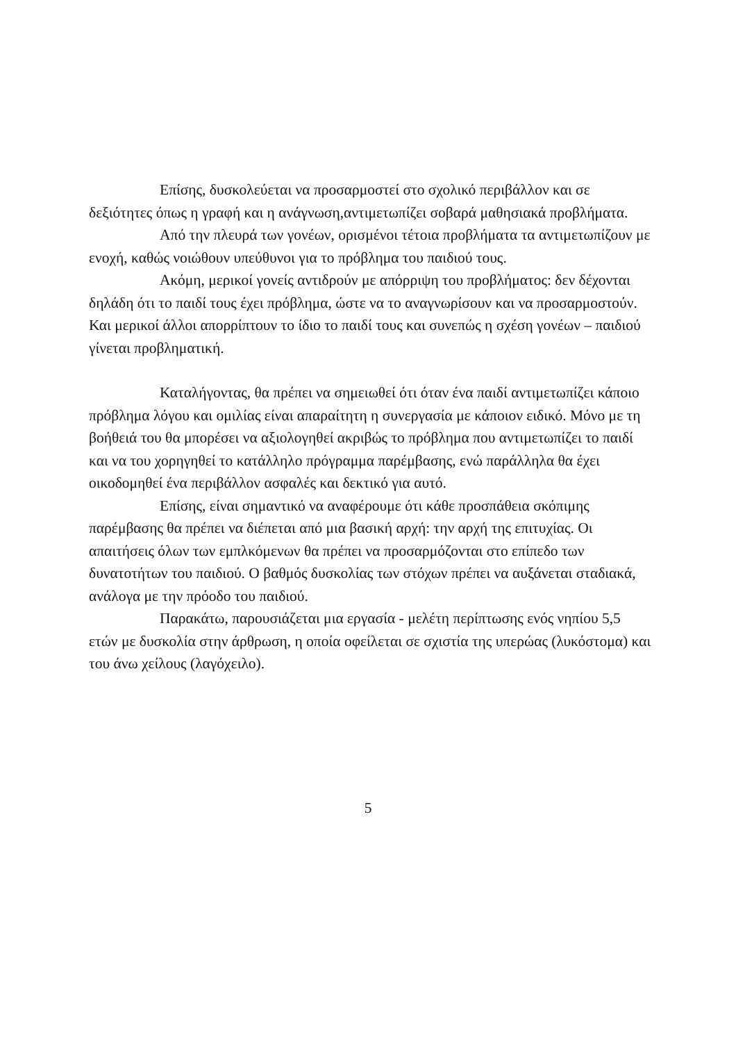Επίσης, δυσκολεύεται να προσαρμοστεί στο σχολικό περιβάλλον και σε δεξιότητες όπως η γραφή και η ανάγνωση,αντιμετωπίζει σοβαρά μαθησιακά προβλήματα.
Από την πλευρά των γονέων, ορισμένοι τέτοια προβλήματα τα αντιμετωπίζουν με ενοχή, καθώς νοιώθουν υπεύθυνοι για το πρόβλημα του παιδιού τους.
Ακόμη, μερικοί γονείς αντιδρούν με απόρριψη του προβλήματος: δεν δέχονται δηλάδη ότι το παιδί τους έχει πρόβλημα, ώστε να το αναγνωρίσουν και να προσαρμοστούν. Και μερικοί άλλοι απορρίπτουν το ίδιο το παιδί τους και συνεπώς η σχέση γονέων – παιδιού γίνεται προβληματική.
Καταλήγοντας, θα πρέπει να σημειωθεί ότι όταν ένα παιδί αντιμετωπίζει κάποιο πρόβλημα λόγου και ομιλίας είναι απαραίτητη η συνεργασία με κάποιον ειδικό. Μόνο με τη βοήθειά του θα μπορέσει να αξιολογηθεί ακριβώς το πρόβλημα που αντιμετωπίζει το παιδί και να του χορηγηθεί το κατάλληλο πρόγραμμα παρέμβασης, ενώ παράλληλα θα έχει οικοδομηθεί ένα περιβάλλον ασφαλές και δεκτικό για αυτό.
Επίσης, είναι σημαντικό να αναφέρουμε ότι κάθε προσπάθεια σκόπιμης παρέμβασης θα πρέπει να διέπεται από μια βασική αρχή: την αρχή της επιτυχίας. Οι απαιτήσεις όλων των εμπλκόμενων θα πρέπει να προσαρμόζονται στο επίπεδο των δυνατοτήτων του παιδιού. Ο βαθμός δυσκολίας των στόχων πρέπει να αυξάνεται σταδιακά, ανάλογα με την πρόοδο του παιδιού.
Παρακάτω, παρουσιάζεται μια εργασία - μελέτη περίπτωσης ενός νηπίου 5,5 ετών με δυσκολία στην άρθρωση, η οποία οφείλεται σε σχιστία της υπερώας (λυκόστομα) και του άνω χείλους (λαγόχειλο).
5